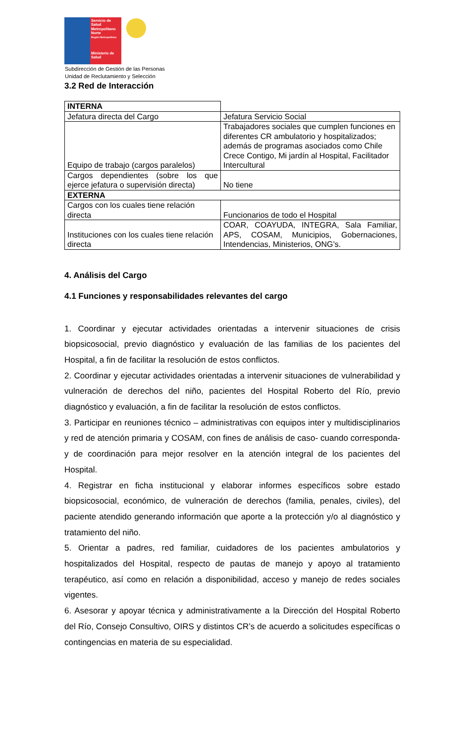Servicio de Salud Metropolitano Norte
Región Metropolitana
Ministerio de Salud
Subdirección de Gestión de las Personas
Unidad de Reclutamiento y Selección
3.2 Red de Interacción
| INTERNA | |
| Jefatura directa del Cargo | Jefatura Servicio Social |
| Equipo de trabajo (cargos paralelos) | Trabajadores sociales que cumplen funciones en diferentes CR ambulatorio y hospitalizados; además de programas asociados como Chile Crece Contigo, Mi jardín al Hospital, Facilitador Intercultural |
| Cargos dependientes (sobre los que ejerce jefatura o supervisión directa) | No tiene |
| EXTERNA | |
| Cargos con los cuales tiene relación directa | Funcionarios de todo el Hospital |
| Instituciones con los cuales tiene relación directa | COAR, COAYUDA, INTEGRA, Sala Familiar, APS, COSAM, Municipios, Gobernaciones, Intendencias, Ministerios, ONG’s. |
4. Análisis del Cargo
4.1 Funciones y responsabilidades relevantes del cargo
1. Coordinar y ejecutar actividades orientadas a intervenir situaciones de crisis biopsicosocial, previo diagnóstico y evaluación de las familias de los pacientes del Hospital, a fin de facilitar la resolución de estos conflictos.
2. Coordinar y ejecutar actividades orientadas a intervenir situaciones de vulnerabilidad y vulneración de derechos del niño, pacientes del Hospital Roberto del Río, previo diagnóstico y evaluación, a fin de facilitar la resolución de estos conflictos.
3. Participar en reuniones técnico – administrativas con equipos inter y multidisciplinarios y red de atención primaria y COSAM, con fines de análisis de caso- cuando corresponda- y de coordinación para mejor resolver en la atención integral de los pacientes del Hospital.
4. Registrar en ficha institucional y elaborar informes específicos sobre estado biopsicosocial, económico, de vulneración de derechos (familia, penales, civiles), del paciente atendido generando información que aporte a la protección y/o al diagnóstico y tratamiento del niño.
5. Orientar a padres, red familiar, cuidadores de los pacientes ambulatorios y hospitalizados del Hospital, respecto de pautas de manejo y apoyo al tratamiento terapéutico, así como en relación a disponibilidad, acceso y manejo de redes sociales vigentes.
6. Asesorar y apoyar técnica y administrativamente a la Dirección del Hospital Roberto del Río, Consejo Consultivo, OIRS y distintos CR’s de acuerdo a solicitudes específicas o contingencias en materia de su especialidad.